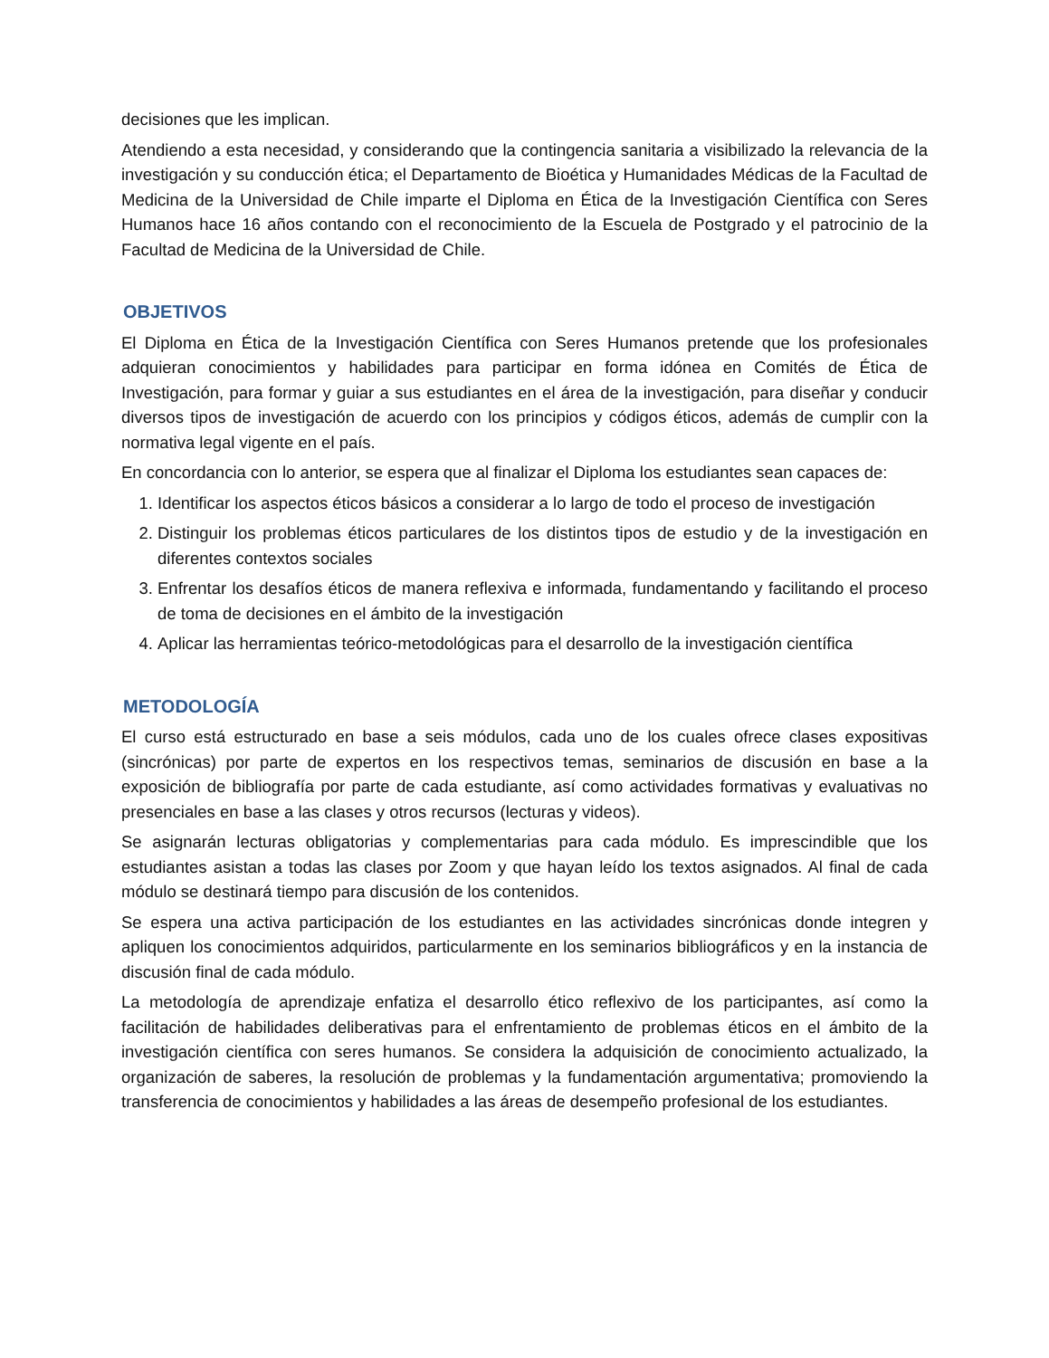decisiones que les implican.
Atendiendo a esta necesidad, y considerando que la contingencia sanitaria a visibilizado la relevancia de la investigación y su conducción ética; el Departamento de Bioética y Humanidades Médicas de la Facultad de Medicina de la Universidad de Chile imparte el Diploma en Ética de la Investigación Científica con Seres Humanos hace 16 años contando con el reconocimiento de la Escuela de Postgrado y el patrocinio de la Facultad de Medicina de la Universidad de Chile.
OBJETIVOS
El Diploma en Ética de la Investigación Científica con Seres Humanos pretende que los profesionales adquieran conocimientos y habilidades para participar en forma idónea en Comités de Ética de Investigación, para formar y guiar a sus estudiantes en el área de la investigación, para diseñar y conducir diversos tipos de investigación de acuerdo con los principios y códigos éticos, además de cumplir con la normativa legal vigente en el país.
En concordancia con lo anterior, se espera que al finalizar el Diploma los estudiantes sean capaces de:
1. Identificar los aspectos éticos básicos a considerar a lo largo de todo el proceso de investigación
2. Distinguir los problemas éticos particulares de los distintos tipos de estudio y de la investigación en diferentes contextos sociales
3. Enfrentar los desafíos éticos de manera reflexiva e informada, fundamentando y facilitando el proceso de toma de decisiones en el ámbito de la investigación
4. Aplicar las herramientas teórico-metodológicas para el desarrollo de la investigación científica
METODOLOGÍA
El curso está estructurado en base a seis módulos, cada uno de los cuales ofrece clases expositivas (sincrónicas) por parte de expertos en los respectivos temas, seminarios de discusión en base a la exposición de bibliografía por parte de cada estudiante, así como actividades formativas y evaluativas no presenciales en base a las clases y otros recursos (lecturas y videos).
Se asignarán lecturas obligatorias y complementarias para cada módulo. Es imprescindible que los estudiantes asistan a todas las clases por Zoom y que hayan leído los textos asignados. Al final de cada módulo se destinará tiempo para discusión de los contenidos.
Se espera una activa participación de los estudiantes en las actividades sincrónicas donde integren y apliquen los conocimientos adquiridos, particularmente en los seminarios bibliográficos y en la instancia de discusión final de cada módulo.
La metodología de aprendizaje enfatiza el desarrollo ético reflexivo de los participantes, así como la facilitación de habilidades deliberativas para el enfrentamiento de problemas éticos en el ámbito de la investigación científica con seres humanos. Se considera la adquisición de conocimiento actualizado, la organización de saberes, la resolución de problemas y la fundamentación argumentativa; promoviendo la transferencia de conocimientos y habilidades a las áreas de desempeño profesional de los estudiantes.